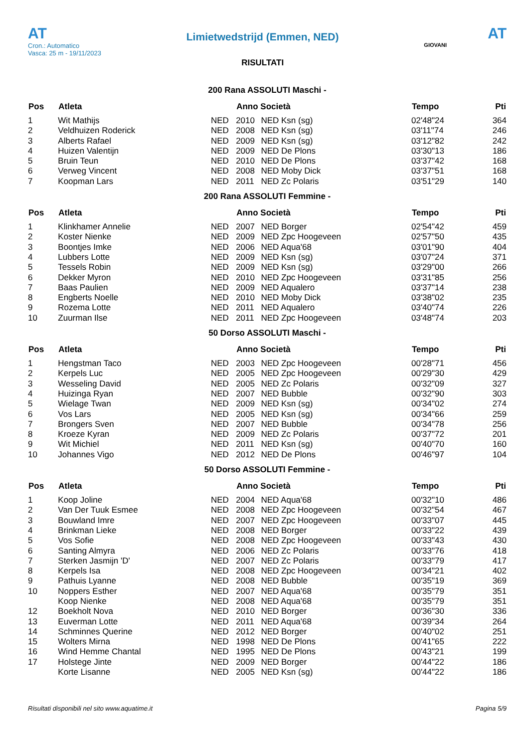AT
Cron.: Automatico
Vasca: 25 m - 19/11/2023
Limietwedstrijd (Emmen, NED)
RISULTATI
AT
GIOVANI
200 Rana ASSOLUTI Maschi -
| Pos | Atleta | | Anno Società | | Tempo | Pti |
| --- | --- | --- | --- | --- | --- | --- |
| 1 | Wit Mathijs | NED | 2010 | NED Ksn (sg) | 02'48"24 | 364 |
| 2 | Veldhuizen Roderick | NED | 2008 | NED Ksn (sg) | 03'11"74 | 246 |
| 3 | Alberts Rafael | NED | 2009 | NED Ksn (sg) | 03'12"82 | 242 |
| 4 | Huizen Valentijn | NED | 2009 | NED De Plons | 03'30"13 | 186 |
| 5 | Bruin Teun | NED | 2010 | NED De Plons | 03'37"42 | 168 |
| 6 | Verweg Vincent | NED | 2008 | NED Moby Dick | 03'37"51 | 168 |
| 7 | Koopman Lars | NED | 2011 | NED Zc Polaris | 03'51"29 | 140 |
200 Rana ASSOLUTI Femmine -
| Pos | Atleta | | Anno Società | | Tempo | Pti |
| --- | --- | --- | --- | --- | --- | --- |
| 1 | Klinkhamer Annelie | NED | 2007 | NED Borger | 02'54"42 | 459 |
| 2 | Koster Nienke | NED | 2009 | NED Zpc Hoogeveen | 02'57"50 | 435 |
| 3 | Boontjes Imke | NED | 2006 | NED Aqua'68 | 03'01"90 | 404 |
| 4 | Lubbers Lotte | NED | 2009 | NED Ksn (sg) | 03'07"24 | 371 |
| 5 | Tessels Robin | NED | 2009 | NED Ksn (sg) | 03'29"00 | 266 |
| 6 | Dekker Myron | NED | 2010 | NED Zpc Hoogeveen | 03'31"85 | 256 |
| 7 | Baas Paulien | NED | 2009 | NED Aqualero | 03'37"14 | 238 |
| 8 | Engberts Noelle | NED | 2010 | NED Moby Dick | 03'38"02 | 235 |
| 9 | Rozema Lotte | NED | 2011 | NED Aqualero | 03'40"74 | 226 |
| 10 | Zuurman Ilse | NED | 2011 | NED Zpc Hoogeveen | 03'48"74 | 203 |
50 Dorso ASSOLUTI Maschi -
| Pos | Atleta | | Anno Società | | Tempo | Pti |
| --- | --- | --- | --- | --- | --- | --- |
| 1 | Hengstman Taco | NED | 2003 | NED Zpc Hoogeveen | 00'28"71 | 456 |
| 2 | Kerpels Luc | NED | 2005 | NED Zpc Hoogeveen | 00'29"30 | 429 |
| 3 | Wesseling David | NED | 2005 | NED Zc Polaris | 00'32"09 | 327 |
| 4 | Huizinga Ryan | NED | 2007 | NED Bubble | 00'32"90 | 303 |
| 5 | Wielage Twan | NED | 2009 | NED Ksn (sg) | 00'34"02 | 274 |
| 6 | Vos Lars | NED | 2005 | NED Ksn (sg) | 00'34"66 | 259 |
| 7 | Brongers Sven | NED | 2007 | NED Bubble | 00'34"78 | 256 |
| 8 | Kroeze Kyran | NED | 2009 | NED Zc Polaris | 00'37"72 | 201 |
| 9 | Wit Michiel | NED | 2011 | NED Ksn (sg) | 00'40"70 | 160 |
| 10 | Johannes Vigo | NED | 2012 | NED De Plons | 00'46"97 | 104 |
50 Dorso ASSOLUTI Femmine -
| Pos | Atleta | | Anno Società | | Tempo | Pti |
| --- | --- | --- | --- | --- | --- | --- |
| 1 | Koop Joline | NED | 2004 | NED Aqua'68 | 00'32"10 | 486 |
| 2 | Van Der Tuuk Esmee | NED | 2008 | NED Zpc Hoogeveen | 00'32"54 | 467 |
| 3 | Bouwland Imre | NED | 2007 | NED Zpc Hoogeveen | 00'33"07 | 445 |
| 4 | Brinkman Lieke | NED | 2008 | NED Borger | 00'33"22 | 439 |
| 5 | Vos Sofie | NED | 2008 | NED Zpc Hoogeveen | 00'33"43 | 430 |
| 6 | Santing Almyra | NED | 2006 | NED Zc Polaris | 00'33"76 | 418 |
| 7 | Sterken Jasmijn 'D' | NED | 2007 | NED Zc Polaris | 00'33"79 | 417 |
| 8 | Kerpels Isa | NED | 2008 | NED Zpc Hoogeveen | 00'34"21 | 402 |
| 9 | Pathuis Lyanne | NED | 2008 | NED Bubble | 00'35"19 | 369 |
| 10 | Noppers Esther | NED | 2007 | NED Aqua'68 | 00'35"79 | 351 |
| | Koop Nienke | NED | 2008 | NED Aqua'68 | 00'35"79 | 351 |
| 12 | Boekholt Nova | NED | 2010 | NED Borger | 00'36"30 | 336 |
| 13 | Euverman Lotte | NED | 2011 | NED Aqua'68 | 00'39"34 | 264 |
| 14 | Schminnes Querine | NED | 2012 | NED Borger | 00'40"02 | 251 |
| 15 | Wolters Mirna | NED | 1998 | NED De Plons | 00'41"65 | 222 |
| 16 | Wind Hemme Chantal | NED | 1995 | NED De Plons | 00'43"21 | 199 |
| 17 | Holstege Jinte | NED | 2009 | NED Borger | 00'44"22 | 186 |
| | Korte Lisanne | NED | 2005 | NED Ksn (sg) | 00'44"22 | 186 |
Risultati disponibili nel sito www.aquatime.it Pagina 5/9